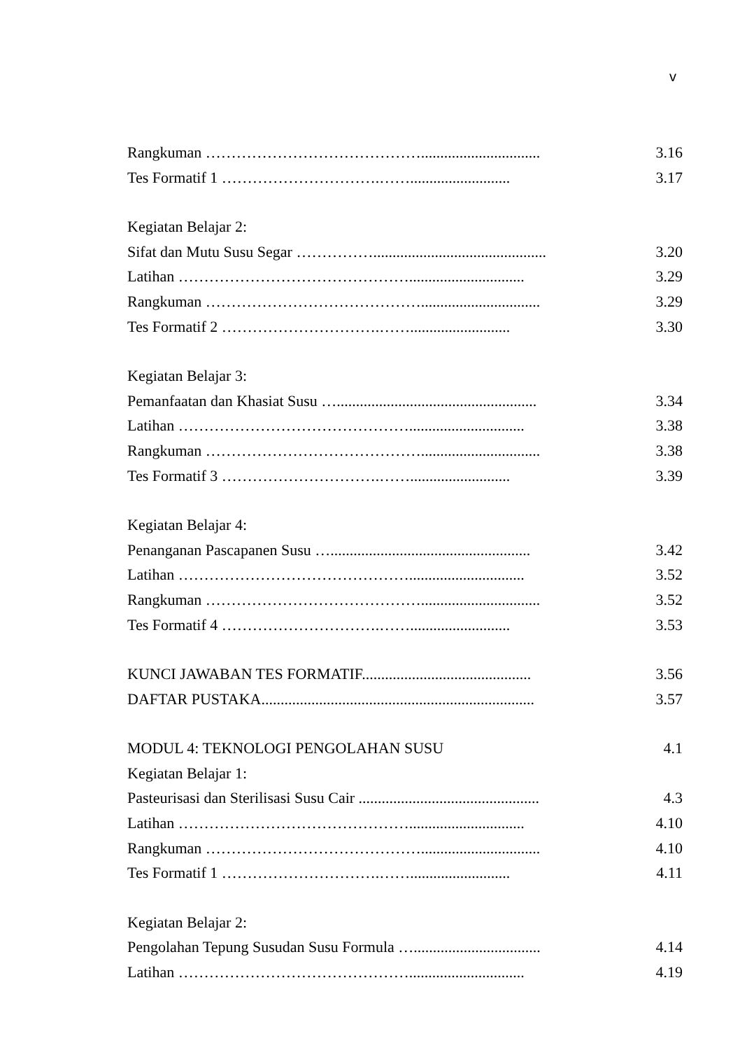v
Rangkuman ……………………………………............................... 3.16
Tes Formatif 1 ………………………….…….......................... 3.17
Kegiatan Belajar 2:
Sifat dan Mutu Susu Segar ……………............................................. 3.20
Latihan ……………………………………….............................. 3.29
Rangkuman ……………………………………............................... 3.29
Tes Formatif 2 ………………………….…….......................... 3.30
Kegiatan Belajar 3:
Pemanfaatan dan Khasiat Susu ….................................................... 3.34
Latihan ……………………………………….............................. 3.38
Rangkuman ……………………………………............................... 3.38
Tes Formatif 3 ………………………….…….......................... 3.39
Kegiatan Belajar 4:
Penanganan Pascapanen Susu ….................................................... 3.42
Latihan ……………………………………….............................. 3.52
Rangkuman ……………………………………............................... 3.52
Tes Formatif 4 ………………………….…….......................... 3.53
KUNCI JAWABAN TES FORMATIF............................................ 3.56
DAFTAR PUSTAKA....................................................................... 3.57
MODUL 4: TEKNOLOGI PENGOLAHAN SUSU 4.1
Kegiatan Belajar 1:
Pasteurisasi dan Sterilisasi Susu Cair ............................................... 4.3
Latihan ……………………………………….............................. 4.10
Rangkuman ……………………………………............................... 4.10
Tes Formatif 1 ………………………….…….......................... 4.11
Kegiatan Belajar 2:
Pengolahan Tepung Susudan Susu Formula …................................. 4.14
Latihan ……………………………………….............................. 4.19